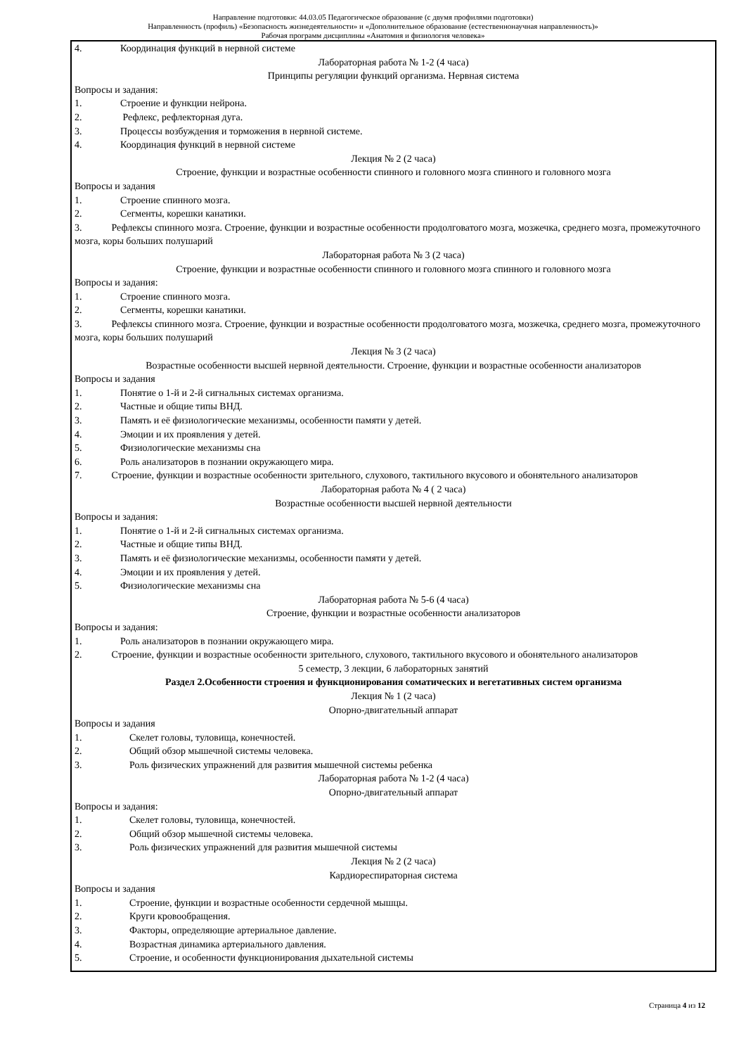Направление подготовки: 44.03.05 Педагогическое образование (с двумя профилями подготовки)
Направленность (профиль) «Безопасность жизнедеятельности» и «Дополнительное образование (естественнонаучная направленность)»
Рабочая программ дисциплины «Анатомия и физиология человека»
4. Координация функций в нервной системе
Лабораторная работа № 1-2 (4 часа)
Принципы регуляции функций организма. Нервная система
Вопросы и задания:
1. Строение и функции нейрона.
2. Рефлекс, рефлекторная дуга.
3. Процессы возбуждения и торможения в нервной системе.
4. Координация функций в нервной системе
Лекция № 2 (2 часа)
Строение, функции и возрастные особенности спинного и головного мозга спинного и головного мозга
Вопросы и задания
1. Строение спинного мозга.
2. Сегменты, корешки канатики.
3. Рефлексы спинного мозга. Строение, функции и возрастные особенности продолговатого мозга, мозжечка, среднего мозга, промежуточного мозга, коры больших полушарий
Лабораторная работа № 3 (2 часа)
Строение, функции и возрастные особенности спинного и головного мозга спинного и головного мозга
Вопросы и задания:
1. Строение спинного мозга.
2. Сегменты, корешки канатики.
3. Рефлексы спинного мозга. Строение, функции и возрастные особенности продолговатого мозга, мозжечка, среднего мозга, промежуточного мозга, коры больших полушарий
Лекция № 3 (2 часа)
Возрастные особенности высшей нервной деятельности. Строение, функции и возрастные особенности анализаторов
Вопросы и задания
1. Понятие о 1-й и 2-й сигнальных системах организма.
2. Частные и общие типы ВНД.
3. Память и её физиологические механизмы, особенности памяти у детей.
4. Эмоции и их проявления у детей.
5. Физиологические механизмы сна
6. Роль анализаторов в познании окружающего мира.
7. Строение, функции и возрастные особенности зрительного, слухового, тактильного вкусового и обонятельного анализаторов
Лабораторная работа № 4 ( 2 часа)
Возрастные особенности высшей нервной деятельности
Вопросы и задания:
1. Понятие о 1-й и 2-й сигнальных системах организма.
2. Частные и общие типы ВНД.
3. Память и её физиологические механизмы, особенности памяти у детей.
4. Эмоции и их проявления у детей.
5. Физиологические механизмы сна
Лабораторная работа № 5-6 (4 часа)
Строение, функции и возрастные особенности анализаторов
Вопросы и задания:
1. Роль анализаторов в познании окружающего мира.
2. Строение, функции и возрастные особенности зрительного, слухового, тактильного вкусового и обонятельного анализаторов
5 семестр, 3 лекции, 6 лабораторных занятий
Раздел 2.Особенности строения и функционирования соматических и вегетативных систем организма
Лекция № 1 (2 часа)
Опорно-двигательный аппарат
Вопросы и задания
1. Скелет головы, туловища, конечностей.
2. Общий обзор мышечной системы человека.
3. Роль физических упражнений для развития мышечной системы ребенка
Лабораторная работа № 1-2 (4 часа)
Опорно-двигательный аппарат
Вопросы и задания:
1. Скелет головы, туловища, конечностей.
2. Общий обзор мышечной системы человека.
3. Роль физических упражнений для развития мышечной системы
Лекция № 2 (2 часа)
Кардиореспираторная система
Вопросы и задания
1. Строение, функции и возрастные особенности сердечной мышцы.
2. Круги кровообращения.
3. Факторы, определяющие артериальное давление.
4. Возрастная динамика артериального давления.
5. Строение, и особенности функционирования дыхательной системы
Страница 4 из 12